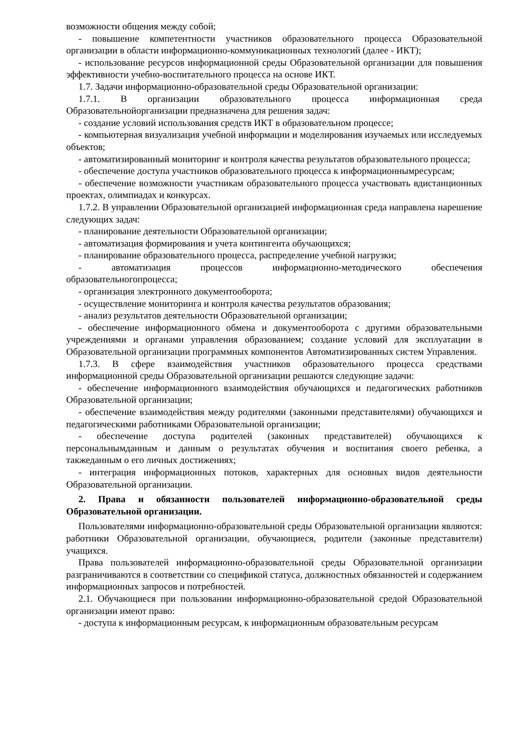возможности общения между собой;
- повышение компетентности участников образовательного процесса Образовательной организации в области информационно-коммуникационных технологий (далее - ИКТ);
- использование ресурсов информационной среды Образовательной организации для повышения эффективности учебно-воспитательного процесса на основе ИКТ.
1.7. Задачи информационно-образовательной среды Образовательной организации:
1.7.1. В организации образовательного процесса информационная среда Образовательнойорганизации предназначена для решения задач:
- создание условий использования средств ИКТ в образовательном процессе;
- компьютерная визуализация учебной информации и моделирования изучаемых или исследуемых объектов;
- автоматизированный мониторинг и контроля качества результатов образовательного процесса;
- обеспечение доступа участников образовательного процесса к информационнымресурсам;
- обеспечение возможности участникам образовательного процесса участвовать вдистанционных проектах, олимпиадах и конкурсах.
1.7.2. В управлении Образовательной организацией информационная среда направлена нарешение следующих задач:
- планирование деятельности Образовательной организации;
- автоматизация формирования и учета контингента обучающихся;
- планирование образовательного процесса, распределение учебной нагрузки;
- автоматизация процессов информационно-методического обеспечения образовательногопроцесса;
- организация электронного документооборота;
- осуществление мониторинга и контроля качества результатов образования;
- анализ результатов деятельности Образовательной организации;
- обеспечение информационного обмена и документооборота с другими образовательными учреждениями и органами управления образованием; создание условий для эксплуатации в Образовательной организации программных компонентов Автоматизированных систем Управления.
1.7.3. В сфере взаимодействия участников образовательного процесса средствами информационной среды Образовательной организации решаются следующие задачи:
- обеспечение информационного взаимодействия обучающихся и педагогических работников Образовательной организации;
- обеспечение взаимодействия между родителями (законными представителями) обучающихся и педагогическими работниками Образовательной организации;
- обеспечение доступа родителей (законных представителей) обучающихся к персональнымданным и данным о результатах обучения и воспитания своего ребенка, а такжеданным о его личных достижениях;
- интеграция информационных потоков, характерных для основных видов деятельности Образовательной организации.
2. Права и обязанности пользователей информационно-образовательной среды Образовательной организации.
Пользователями информационно-образовательной среды Образовательной организации являются: работники Образовательной организации, обучающиеся, родители (законные представители) учащихся.
Права пользователей информационно-образовательной среды Образовательной организации разграничиваются в соответствии со спецификой статуса, должностных обязанностей и содержанием информационных запросов и потребностей.
2.1. Обучающиеся при пользовании информационно-образовательной средой Образовательной организации имеют право:
- доступа к информационным ресурсам, к информационным образовательным ресурсам